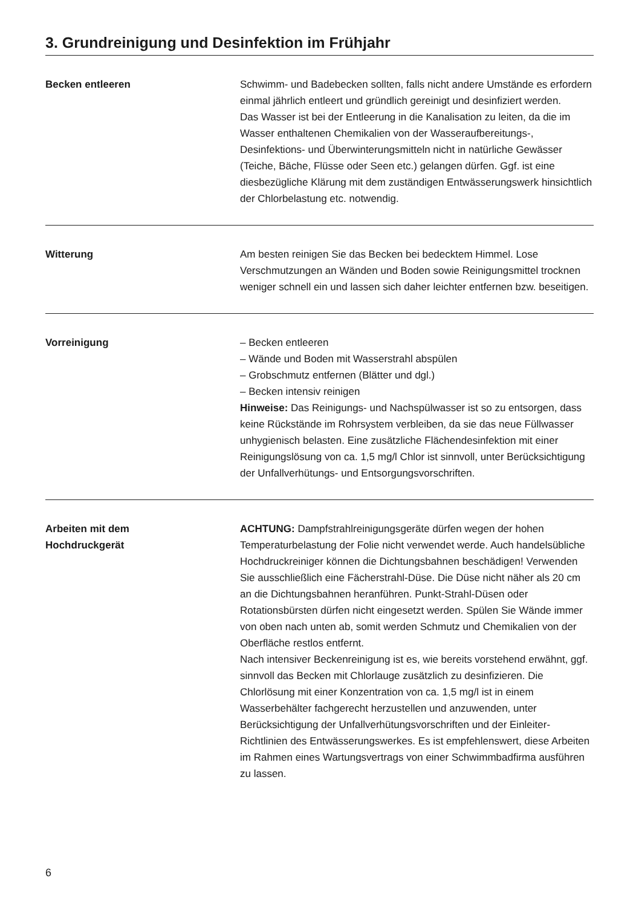3. Grundreinigung und Desinfektion im Frühjahr
Becken entleeren Schwimm- und Badebecken sollten, falls nicht andere Umstände es erfordern einmal jährlich entleert und gründlich gereinigt und desinfiziert werden.
Das Wasser ist bei der Entleerung in die Kanalisation zu leiten, da die im Wasser enthaltenen Chemikalien von der Wasseraufbereitungs-, Desinfektions- und Überwinterungsmitteln nicht in natürliche Gewässer (Teiche, Bäche, Flüsse oder Seen etc.) gelangen dürfen. Ggf. ist eine diesbezügliche Klärung mit dem zuständigen Entwässerungswerk hinsichtlich der Chlorbelastung etc. notwendig.
Witterung Am besten reinigen Sie das Becken bei bedecktem Himmel. Lose Verschmutzungen an Wänden und Boden sowie Reinigungsmittel trocknen weniger schnell ein und lassen sich daher leichter entfernen bzw. beseitigen.
Vorreinigung – Becken entleeren
– Wände und Boden mit Wasserstrahl abspülen
– Grobschmutz entfernen (Blätter und dgl.)
– Becken intensiv reinigen
Hinweise: Das Reinigungs- und Nachspülwasser ist so zu entsorgen, dass keine Rückstände im Rohrsystem verbleiben, da sie das neue Füllwasser unhygienisch belasten. Eine zusätzliche Flächendesinfektion mit einer Reinigungslösung von ca. 1,5 mg/l Chlor ist sinnvoll, unter Berücksichtigung der Unfallverhütungs- und Entsorgungsvorschriften.
Arbeiten mit dem
Hochdruckgerät
ACHTUNG: Dampfstrahlreinigungsgeräte dürfen wegen der hohen Temperaturbelastung der Folie nicht verwendet werde. Auch handelsübliche Hochdruckreiniger können die Dichtungsbahnen beschädigen! Verwenden Sie ausschließlich eine Fächerstrahl-Düse. Die Düse nicht näher als 20 cm an die Dichtungsbahnen heranführen. Punkt-Strahl-Düsen oder Rotationsbürsten dürfen nicht eingesetzt werden. Spülen Sie Wände immer von oben nach unten ab, somit werden Schmutz und Chemikalien von der Oberfläche restlos entfernt.
Nach intensiver Beckenreinigung ist es, wie bereits vorstehend erwähnt, ggf. sinnvoll das Becken mit Chlorlauge zusätzlich zu desinfizieren. Die Chlorlösung mit einer Konzentration von ca. 1,5 mg/l ist in einem Wasserbehälter fachgerecht herzustellen und anzuwenden, unter Berücksichtigung der Unfallverhütungsvorschriften und der Einleiter-Richtlinien des Entwässerungswerkes. Es ist empfehlenswert, diese Arbeiten im Rahmen eines Wartungsvertrags von einer Schwimmbadfirma ausführen zu lassen.
6